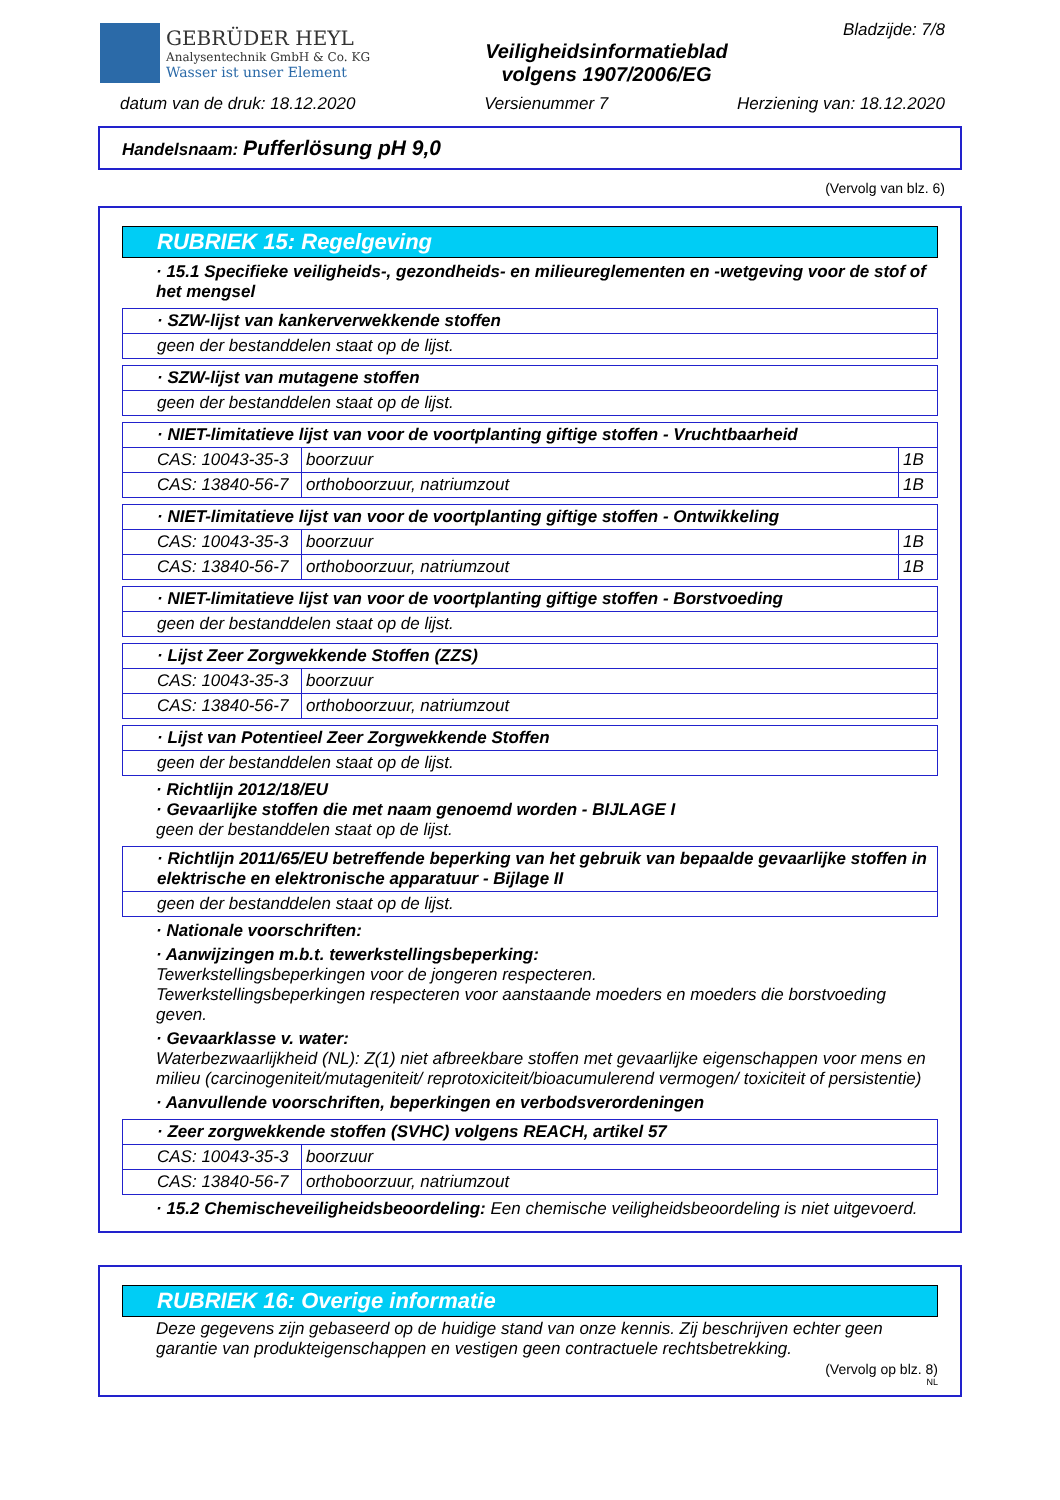GEBRÜDER HEYL
Analysentechnik GmbH & Co. KG
Wasser ist unser Element
Veiligheidsinformatieblad
volgens 1907/2006/EG
Bladzijde: 7/8
datum van de druk: 18.12.2020 Versienummer 7 Herziening van: 18.12.2020
Handelsnaam: Pufferlösung pH 9,0
(Vervolg van blz. 6)
RUBRIEK 15: Regelgeving
· 15.1 Specifieke veiligheids-, gezondheids- en milieureglementen en -wetgeving voor de stof of het mengsel
| · SZW-lijst van kankerverwekkende stoffen |
| geen der bestanddelen staat op de lijst. |
| · SZW-lijst van mutagene stoffen |
| geen der bestanddelen staat op de lijst. |
| · NIET-limitatieve lijst van voor de voortplanting giftige stoffen - Vruchtbaarheid | | |
| CAS: 10043-35-3 | boorzuur | 1B |
| CAS: 13840-56-7 | orthoboorzuur, natriumzout | 1B |
| · NIET-limitatieve lijst van voor de voortplanting giftige stoffen - Ontwikkeling | | |
| CAS: 10043-35-3 | boorzuur | 1B |
| CAS: 13840-56-7 | orthoboorzuur, natriumzout | 1B |
| · NIET-limitatieve lijst van voor de voortplanting giftige stoffen - Borstvoeding |
| geen der bestanddelen staat op de lijst. |
| · Lijst Zeer Zorgwekkende Stoffen (ZZS) | |
| CAS: 10043-35-3 | boorzuur |
| CAS: 13840-56-7 | orthoboorzuur, natriumzout |
| · Lijst van Potentieel Zeer Zorgwekkende Stoffen |
| geen der bestanddelen staat op de lijst. |
· Richtlijn 2012/18/EU
· Gevaarlijke stoffen die met naam genoemd worden - BIJLAGE I
geen der bestanddelen staat op de lijst.
| · Richtlijn 2011/65/EU betreffende beperking van het gebruik van bepaalde gevaarlijke stoffen in elektrische en elektronische apparatuur - Bijlage II |
| geen der bestanddelen staat op de lijst. |
· Nationale voorschriften:
· Aanwijzingen m.b.t. tewerkstellingsbeperking:
Tewerkstellingsbeperkingen voor de jongeren respecteren.
Tewerkstellingsbeperkingen respecteren voor aanstaande moeders en moeders die borstvoeding geven.
· Gevaarklasse v. water:
Waterbezwaarlijkheid (NL): Z(1) niet afbreekbare stoffen met gevaarlijke eigenschappen voor mens en milieu (carcinogeniteit/mutageniteit/ reprotoxiciteit/bioacumulerend vermogen/ toxiciteit of persistentie)
· Aanvullende voorschriften, beperkingen en verbodsverordeningen
| · Zeer zorgwekkende stoffen (SVHC) volgens REACH, artikel 57 | |
| CAS: 10043-35-3 | boorzuur |
| CAS: 13840-56-7 | orthoboorzuur, natriumzout |
· 15.2 Chemischeveiligheidsbeoordeling: Een chemische veiligheidsbeoordeling is niet uitgevoerd.
RUBRIEK 16: Overige informatie
Deze gegevens zijn gebaseerd op de huidige stand van onze kennis. Zij beschrijven echter geen garantie van produkteigenschappen en vestigen geen contractuele rechtsbetrekking.
(Vervolg op blz. 8)
NL